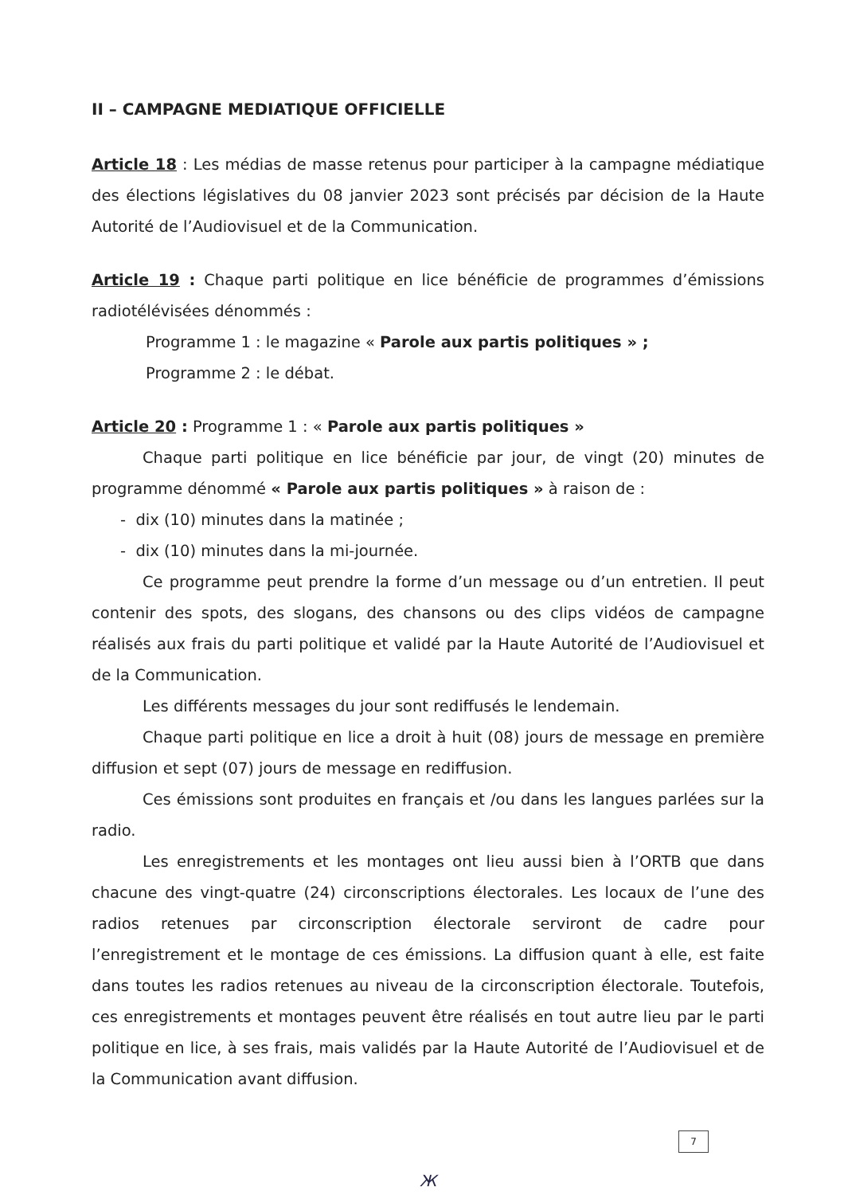II – CAMPAGNE MEDIATIQUE OFFICIELLE
Article 18 : Les médias de masse retenus pour participer à la campagne médiatique des élections législatives du 08 janvier 2023 sont précisés par décision de la Haute Autorité de l’Audiovisuel et de la Communication.
Article 19 : Chaque parti politique en lice bénéficie de programmes d’émissions radiotélévisées dénommés :
Programme 1 : le magazine « Parole aux partis politiques » ;
Programme 2 : le débat.
Article 20 : Programme 1 : « Parole aux partis politiques »
Chaque parti politique en lice bénéficie par jour, de vingt (20) minutes de programme dénommé « Parole aux partis politiques » à raison de :
- dix (10) minutes dans la matinée ;
- dix (10) minutes dans la mi-journée.
Ce programme peut prendre la forme d’un message ou d’un entretien. Il peut contenir des spots, des slogans, des chansons ou des clips vidéos de campagne réalisés aux frais du parti politique et validé par la Haute Autorité de l’Audiovisuel et de la Communication.
Les différents messages du jour sont rediffusés le lendemain.
Chaque parti politique en lice a droit à huit (08) jours de message en première diffusion et sept (07) jours de message en rediffusion.
Ces émissions sont produites en français et /ou dans les langues parlées sur la radio.
Les enregistrements et les montages ont lieu aussi bien à l’ORTB que dans chacune des vingt-quatre (24) circonscriptions électorales. Les locaux de l’une des radios retenues par circonscription électorale serviront de cadre pour l’enregistrement et le montage de ces émissions. La diffusion quant à elle, est faite dans toutes les radios retenues au niveau de la circonscription électorale. Toutefois, ces enregistrements et montages peuvent être réalisés en tout autre lieu par le parti politique en lice, à ses frais, mais validés par la Haute Autorité de l’Audiovisuel et de la Communication avant diffusion.
7
Ж